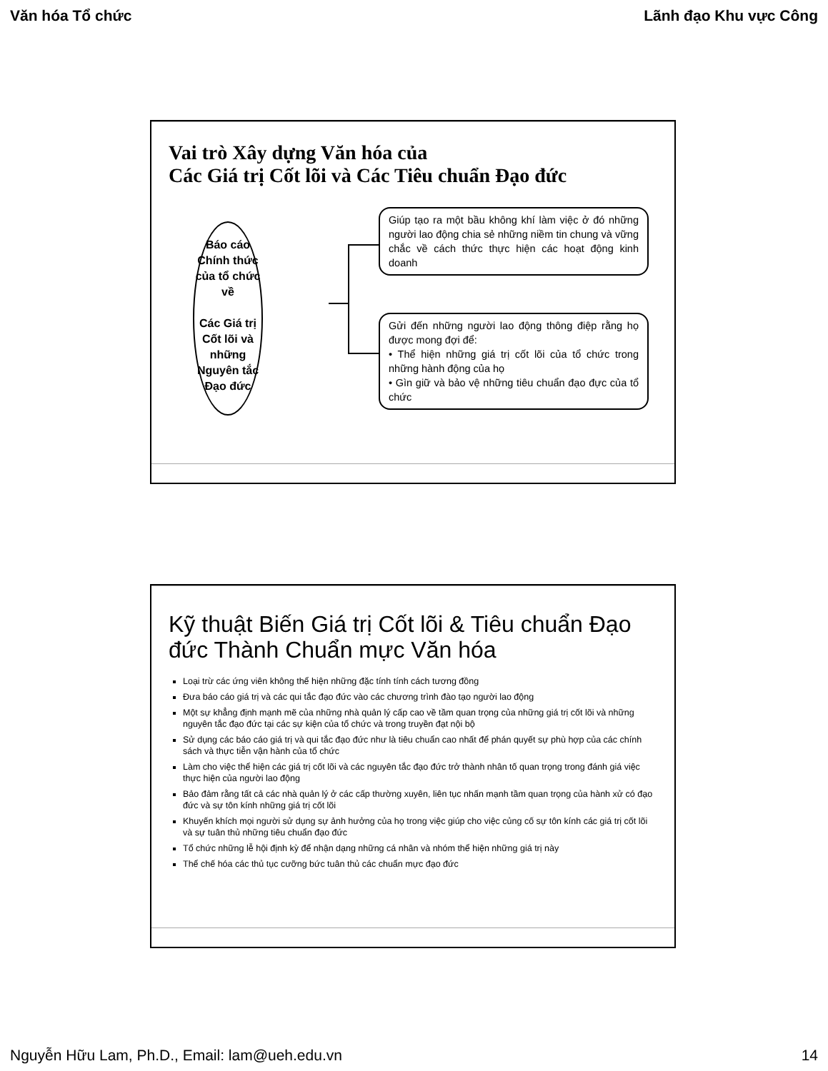Văn hóa Tổ chức Lãnh đạo Khu vực Công
Vai trò Xây dựng Văn hóa của
Các Giá trị Cốt lõi và Các Tiêu chuẩn Đạo đức
Báo cáo
Chính thức
của tổ chức
về
Các Giá trị
Cốt lõi và
những
Nguyên tắc
Đạo đức
Giúp tạo ra một bầu không khí làm việc ở đó những người lao động chia sẻ những niềm tin chung và vững chắc về cách thức thực hiện các hoạt động kinh doanh
Gửi đến những người lao động thông điệp rằng họ được mong đợi để:
• Thể hiện những giá trị cốt lõi của tổ chức trong những hành động của họ
• Gìn giữ và bảo vệ những tiêu chuẩn đạo đực của tổ chức
Kỹ thuật Biến Giá trị Cốt lõi & Tiêu chuẩn Đạo đức Thành Chuẩn mực Văn hóa
Loại trừ các ứng viên không thể hiện những đặc tính tính cách tương đồng
Đưa báo cáo giá trị và các qui tắc đạo đức vào các chương trình đào tạo người lao động
Một sự khẳng định mạnh mẽ của những nhà quản lý cấp cao về tầm quan trọng của những giá trị cốt lõi và những nguyên tắc đạo đức tại các sự kiện của tổ chức và trong truyền đạt nội bộ
Sử dụng các báo cáo giá trị và qui tắc đạo đức như là tiêu chuẩn cao nhất để phán quyết sự phù hợp của các chính sách và thực tiễn vận hành của tổ chức
Làm cho việc thể hiện các giá trị cốt lõi và các nguyên tắc đạo đức trở thành nhân tố quan trọng trong đánh giá việc thực hiện của người lao động
Bảo đảm rằng tất cả các nhà quản lý ở các cấp thường xuyên, liên tục nhấn mạnh tầm quan trọng của hành xử có đạo đức và sự tôn kính những giá trị cốt lõi
Khuyến khích mọi người sử dụng sự ảnh hưởng của họ trong việc giúp cho việc củng cố sự tôn kính các giá trị cốt lõi và sự tuân thủ những tiêu chuẩn đạo đức
Tổ chức những lễ hội định kỳ để nhận dạng những cá nhân và nhóm thể hiện những giá trị này
Thể chế hóa các thủ tục cưỡng bức tuân thủ các chuẩn mực đạo đức
Nguyễn Hữu Lam, Ph.D., Email: lam@ueh.edu.vn 14